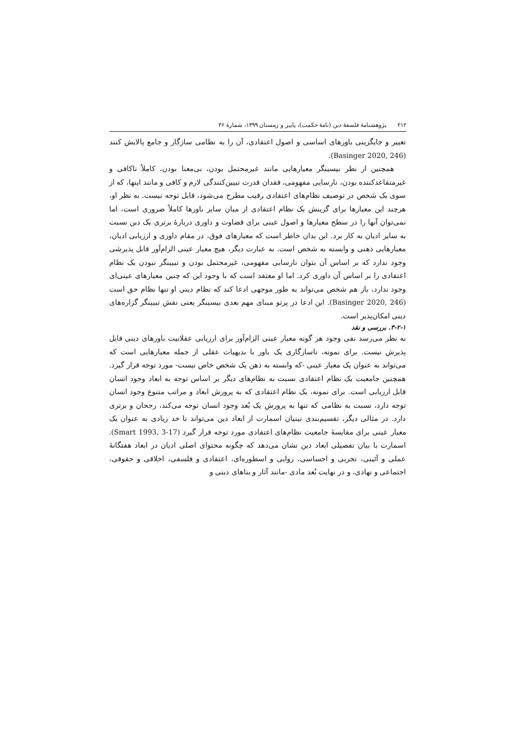۲۱۲ پژوهشنامهٔ فلسفهٔ دین (نامهٔ حکمت)، پاییز و زمستان ۱۳۹۹، شمارهٔ ۳۶
تغییر و جایگزینی باورهای اساسی و اصول اعتقادی، آن را به نظامی سازگار و جامع پالایش کنند (Basinger 2020, 246).
همچنین از نظر بیسینگر معیارهایی مانند غیرمحتمل بودن، بی‌معنا بودن، کاملاً ناکافی و غیرمتقاعدکننده بودن، نارسایی مفهومی، فقدان قدرت تبیین‌کنندگی لازم و کافی و مانند اینها، که از سوی یک شخص در توصیف نظام‌های اعتقادی رقیب مطرح می‌شود، قابل توجه نیست. به نظر او، هرچند این معیارها برای گزینش یک نظام اعتقادی از میان سایر باورها کاملاً ضروری است، اما نمی‌توان آنها را در سطح معیارها و اصول عینی برای قضاوت و داوری دربارهٔ برتری یک دین نسبت به سایر ادیان به کار برد. این بدان خاطر است که معیارهای فوق، در مقام داوری و ارزیابی ادیان، معیارهایی ذهنی و وابسته به شخص است. به عبارت دیگر، هیچ معیار عینی الزام‌آور قابل پذیرشی وجود ندارد که بر اساس آن بتوان نارسایی مفهومی، غیرمحتمل بودن و تبیینگر نبودن یک نظام اعتقادی را بر اساس آن داوری کرد. اما او معتقد است که با وجود این که چنین معیارهای عینی‌ای وجود ندارد، باز هم شخص می‌تواند به طور موجهی ادعا کند که نظام دینی او تنها نظام حق است (Basinger 2020, 246). این ادعا در پرتو مبنای مهم بعدی بیسینگر یعنی نقش تبیینگر گزاره‌های دینی امکان‌پذیر است.
۳-۲-۱. بررسی و نقد
به نظر می‌رسد نفی وجود هر گونه معیار عینی الزام‌آور برای ارزیابی عقلانیت باورهای دینی قابل پذیرش نیست. برای نمونه، ناسازگاری یک باور با بدیهیات عقلی از جمله معیارهایی است که می‌تواند به عنوان یک معیار عینی -که وابسته به ذهن یک شخص خاص نیست- مورد توجه قرار گیرد. همچنین جامعیت یک نظام اعتقادی نسبت به نظام‌های دیگر بر اساس توجه به ابعاد وجود انسان قابل ارزیابی است. برای نمونه، یک نظام اعتقادی که به پرورش ابعاد و مراتب متنوع وجود انسان توجه دارد، نسبت به نظامی که تنها به پرورش یک بُعد وجود انسان توجه می‌کند، رجحان و برتری دارد. در مثالی دیگر، تقسیم‌بندی نینیان اسمارت از ابعاد دین می‌تواند تا حد زیادی به عنوان یک معیار عینی برای مقایسهٔ جامعیت نظام‌های اعتقادی مورد توجه قرار گیرد (Smart 1993, 3-17). اسمارت با بیان تفصیلی ابعاد دین نشان می‌دهد که چگونه محتوای اصلی ادیان در ابعاد هفتگانهٔ عملی و آئینی، تجربی و احساسی، روایی و اسطوره‌ای، اعتقادی و فلسفی، اخلاقی و حقوقی، اجتماعی و نهادی، و در نهایت بُعد مادی -مانند آثار و بناهای دینی و